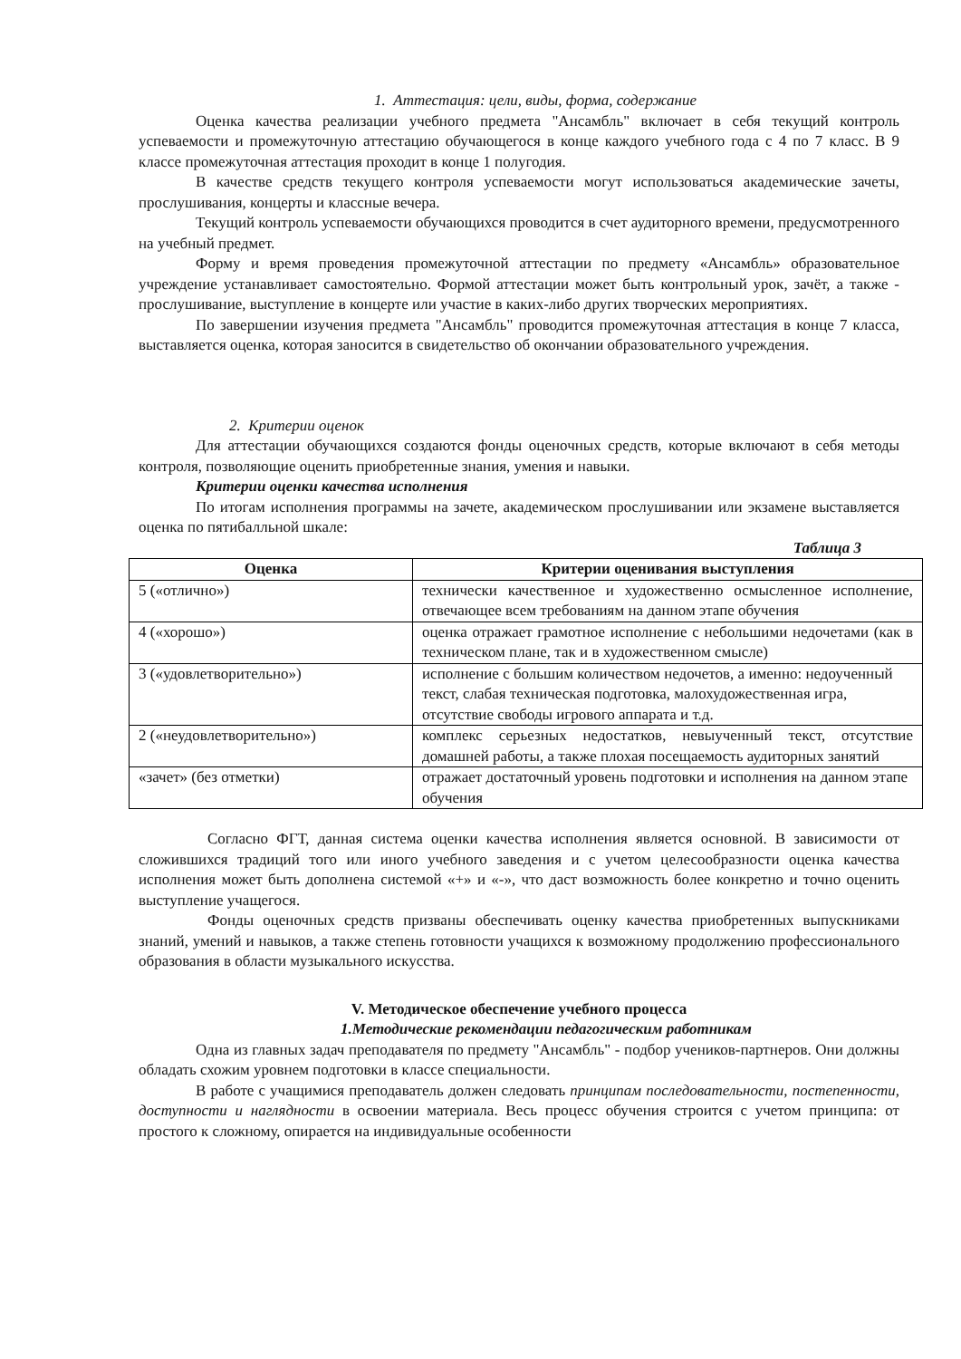1. Аттестация: цели, виды, форма, содержание
Оценка качества реализации учебного предмета "Ансамбль" включает в себя текущий контроль успеваемости и промежуточную аттестацию обучающегося в конце каждого учебного года с 4 по 7 класс. В 9 классе промежуточная аттестация проходит в конце 1 полугодия.
В качестве средств текущего контроля успеваемости могут использоваться академические зачеты, прослушивания, концерты и классные вечера.
Текущий контроль успеваемости обучающихся проводится в счет аудиторного времени, предусмотренного на учебный предмет.
Форму и время проведения промежуточной аттестации по предмету «Ансамбль» образовательное учреждение устанавливает самостоятельно. Формой аттестации может быть контрольный урок, зачёт, а также - прослушивание, выступление в концерте или участие в каких-либо других творческих мероприятиях.
По завершении изучения предмета "Ансамбль" проводится промежуточная аттестация в конце 7 класса, выставляется оценка, которая заносится в свидетельство об окончании образовательного учреждения.
2. Критерии оценок
Для аттестации обучающихся создаются фонды оценочных средств, которые включают в себя методы контроля, позволяющие оценить приобретенные знания, умения и навыки.
Критерии оценки качества исполнения
По итогам исполнения программы на зачете, академическом прослушивании или экзамене выставляется оценка по пятибалльной шкале:
Таблица 3
| Оценка | Критерии оценивания выступления |
| --- | --- |
| 5 («отлично») | технически качественное и художественно осмысленное исполнение, отвечающее всем требованиям на данном этапе обучения |
| 4 («хорошо») | оценка отражает грамотное исполнение с небольшими недочетами (как в техническом плане, так и в художественном смысле) |
| 3 («удовлетворительно») | исполнение с большим количеством недочетов, а именно: недоученный текст, слабая техническая подготовка, малохудожественная игра, отсутствие свободы игрового аппарата и т.д. |
| 2 («неудовлетворительно») | комплекс серьезных недостатков, невыученный текст, отсутствие домашней работы, а также плохая посещаемость аудиторных занятий |
| «зачет» (без отметки) | отражает достаточный уровень подготовки и исполнения на данном этапе обучения |
Согласно ФГТ, данная система оценки качества исполнения является основной. В зависимости от сложившихся традиций того или иного учебного заведения и с учетом целесообразности оценка качества исполнения может быть дополнена системой «+» и «-», что даст возможность более конкретно и точно оценить выступление учащегося.
Фонды оценочных средств призваны обеспечивать оценку качества приобретенных выпускниками знаний, умений и навыков, а также степень готовности учащихся к возможному продолжению профессионального образования в области музыкального искусства.
V. Методическое обеспечение учебного процесса
1.Методические рекомендации педагогическим работникам
Одна из главных задач преподавателя по предмету "Ансамбль" - подбор учеников-партнеров. Они должны обладать схожим уровнем подготовки в классе специальности.
В работе с учащимися преподаватель должен следовать принципам последовательности, постепенности, доступности и наглядности в освоении материала. Весь процесс обучения строится с учетом принципа: от простого к сложному, опирается на индивидуальные особенности